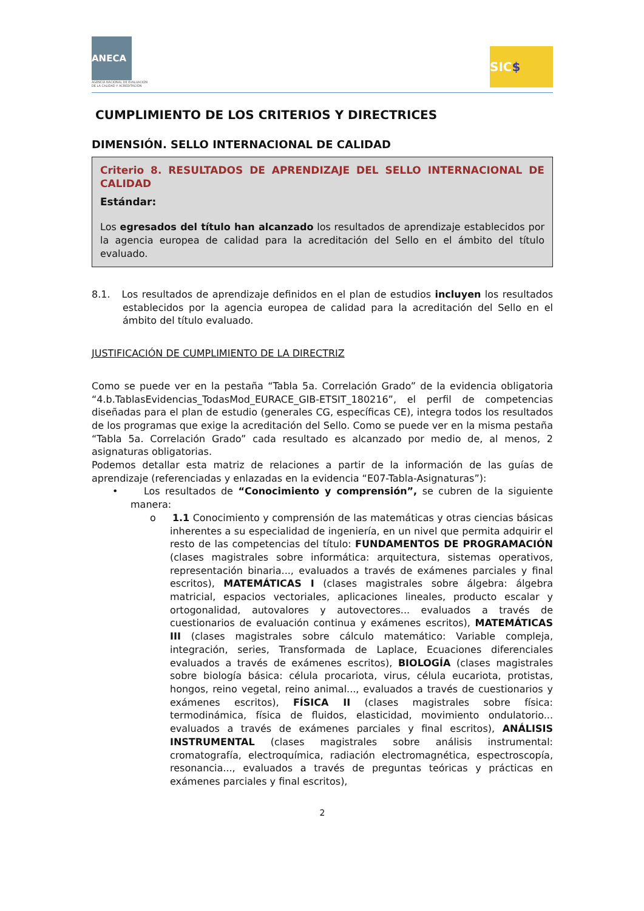ANECA
AGENCIA NACIONAL DE EVALUACIÓN
DE LA CALIDAD Y ACREDITACIÓN
SIC $
CUMPLIMIENTO DE LOS CRITERIOS Y DIRECTRICES
DIMENSIÓN. SELLO INTERNACIONAL DE CALIDAD
Criterio 8. RESULTADOS DE APRENDIZAJE DEL SELLO INTERNACIONAL DE CALIDAD
Estándar:
Los egresados del título han alcanzado los resultados de aprendizaje establecidos por la agencia europea de calidad para la acreditación del Sello en el ámbito del título evaluado.
8.1. Los resultados de aprendizaje definidos en el plan de estudios incluyen los resultados establecidos por la agencia europea de calidad para la acreditación del Sello en el ámbito del título evaluado.
JUSTIFICACIÓN DE CUMPLIMIENTO DE LA DIRECTRIZ
Como se puede ver en la pestaña “Tabla 5a. Correlación Grado” de la evidencia obligatoria “4.b.TablasEvidencias_TodasMod_EURACE_GIB-ETSIT_180216”, el perfil de competencias diseñadas para el plan de estudio (generales CG, específicas CE), integra todos los resultados de los programas que exige la acreditación del Sello. Como se puede ver en la misma pestaña “Tabla 5a. Correlación Grado” cada resultado es alcanzado por medio de, al menos, 2 asignaturas obligatorias.
Podemos detallar esta matriz de relaciones a partir de la información de las guías de aprendizaje (referenciadas y enlazadas en la evidencia “E07-Tabla-Asignaturas”):
• Los resultados de “Conocimiento y comprensión”, se cubren de la siguiente manera:
o 1.1 Conocimiento y comprensión de las matemáticas y otras ciencias básicas inherentes a su especialidad de ingeniería, en un nivel que permita adquirir el resto de las competencias del título: FUNDAMENTOS DE PROGRAMACIÓN (clases magistrales sobre informática: arquitectura, sistemas operativos, representación binaria..., evaluados a través de exámenes parciales y final escritos), MATEMÁTICAS I (clases magistrales sobre álgebra: álgebra matricial, espacios vectoriales, aplicaciones lineales, producto escalar y ortogonalidad, autovalores y autovectores... evaluados a través de cuestionarios de evaluación continua y exámenes escritos), MATEMÁTICAS III (clases magistrales sobre cálculo matemático: Variable compleja, integración, series, Transformada de Laplace, Ecuaciones diferenciales evaluados a través de exámenes escritos), BIOLOGÍA (clases magistrales sobre biología básica: célula procariota, virus, célula eucariota, protistas, hongos, reino vegetal, reino animal..., evaluados a través de cuestionarios y exámenes escritos), FÍSICA II (clases magistrales sobre física: termodinámica, física de fluidos, elasticidad, movimiento ondulatorio... evaluados a través de exámenes parciales y final escritos), ANÁLISIS INSTRUMENTAL (clases magistrales sobre análisis instrumental: cromatografía, electroquímica, radiación electromagnética, espectroscopía, resonancia..., evaluados a través de preguntas teóricas y prácticas en exámenes parciales y final escritos),
2